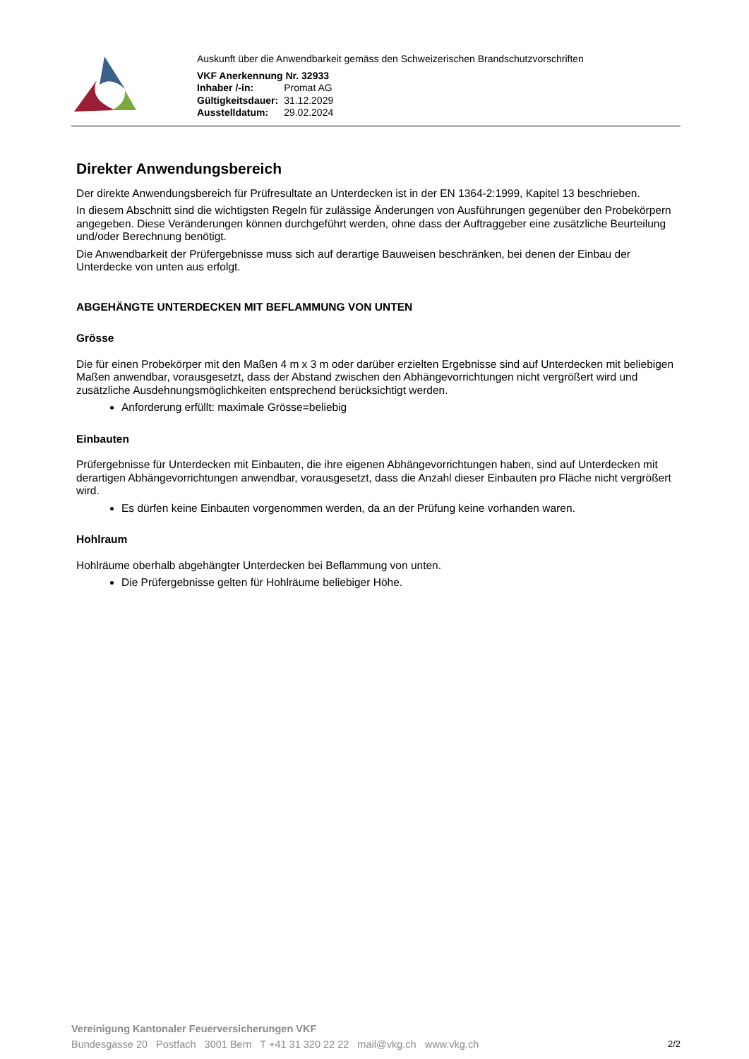Auskunft über die Anwendbarkeit gemäss den Schweizerischen Brandschutzvorschriften
| VKF Anerkennung Nr. 32933 | |
| Inhaber /-in: | Promat AG |
| Gültigkeitsdauer: | 31.12.2029 |
| Ausstelldatum: | 29.02.2024 |
Direkter Anwendungsbereich
Der direkte Anwendungsbereich für Prüfresultate an Unterdecken ist in der EN 1364-2:1999, Kapitel 13 beschrieben.
In diesem Abschnitt sind die wichtigsten Regeln für zulässige Änderungen von Ausführungen gegenüber den Probekörpern angegeben. Diese Veränderungen können durchgeführt werden, ohne dass der Auftraggeber eine zusätzliche Beurteilung und/oder Berechnung benötigt.
Die Anwendbarkeit der Prüfergebnisse muss sich auf derartige Bauweisen beschränken, bei denen der Einbau der Unterdecke von unten aus erfolgt.
ABGEHÄNGTE UNTERDECKEN MIT BEFLAMMUNG VON UNTEN
Grösse
Die für einen Probekörper mit den Maßen 4 m x 3 m oder darüber erzielten Ergebnisse sind auf Unterdecken mit beliebigen Maßen anwendbar, vorausgesetzt, dass der Abstand zwischen den Abhängevorrichtungen nicht vergrößert wird und zusätzliche Ausdehnungsmöglichkeiten entsprechend berücksichtigt werden.
Anforderung erfüllt: maximale Grösse=beliebig
Einbauten
Prüfergebnisse für Unterdecken mit Einbauten, die ihre eigenen Abhängevorrichtungen haben, sind auf Unterdecken mit derartigen Abhängevorrichtungen anwendbar, vorausgesetzt, dass die Anzahl dieser Einbauten pro Fläche nicht vergrößert wird.
Es dürfen keine Einbauten vorgenommen werden, da an der Prüfung keine vorhanden waren.
Hohlraum
Hohlräume oberhalb abgehängter Unterdecken bei Beflammung von unten.
Die Prüfergebnisse gelten für Hohlräume beliebiger Höhe.
Vereinigung Kantonaler Feuerversicherungen VKF
Bundesgasse 20 Postfach 3001 Bern T +41 31 320 22 22 mail@vkg.ch www.vkg.ch
2/2